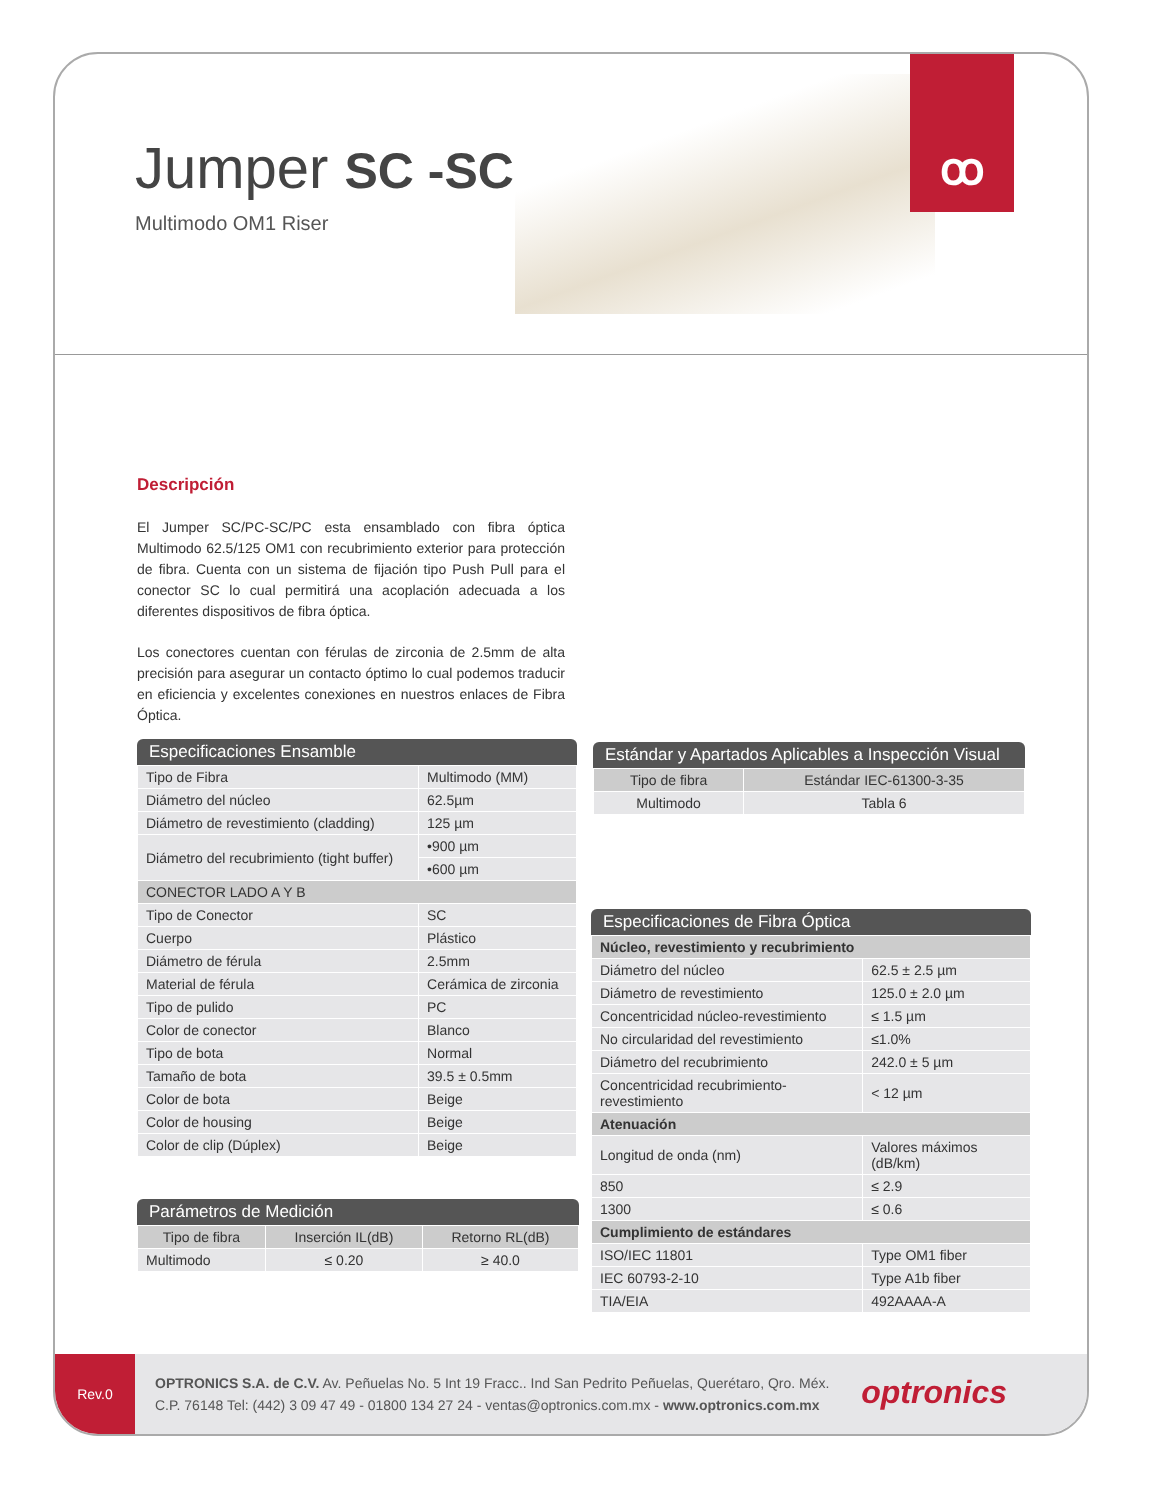Jumper SC -SC
Multimodo OM1 Riser
ꝏ
Descripción
El Jumper SC/PC-SC/PC esta ensamblado con fibra óptica Multimodo 62.5/125 OM1 con recubrimiento exterior para protección de fibra. Cuenta con un sistema de fijación tipo Push Pull para el conector SC lo cual permitirá una acoplación adecuada a los diferentes dispositivos de fibra óptica.
Los conectores cuentan con férulas de zirconia de 2.5mm de alta precisión para asegurar un contacto óptimo lo cual podemos traducir en eficiencia y excelentes conexiones en nuestros enlaces de Fibra Óptica.
Especificaciones Ensamble
| Tipo de Fibra | Multimodo (MM) |
| Diámetro del núcleo | 62.5µm |
| Diámetro de revestimiento (cladding) | 125 µm |
| Diámetro del recubrimiento (tight buffer) | •900 µm |
| | •600 µm |
| CONECTOR LADO A Y B | |
| Tipo de Conector | SC |
| Cuerpo | Plástico |
| Diámetro de férula | 2.5mm |
| Material de férula | Cerámica de zirconia |
| Tipo de pulido | PC |
| Color de conector | Blanco |
| Tipo de bota | Normal |
| Tamaño de bota | 39.5 ± 0.5mm |
| Color de bota | Beige |
| Color de housing | Beige |
| Color de clip (Dúplex) | Beige |
Parámetros de Medición
| Tipo de fibra | Inserción IL(dB) | Retorno RL(dB) |
| --- | --- | --- |
| Multimodo | ≤ 0.20 | ≥ 40.0 |
Estándar y Apartados Aplicables a Inspección Visual
| Tipo de fibra | Estándar IEC-61300-3-35 |
| --- | --- |
| Multimodo | Tabla 6 |
Especificaciones de Fibra Óptica
| Núcleo, revestimiento y recubrimiento | |
| Diámetro del núcleo | 62.5 ± 2.5 µm |
| Diámetro de revestimiento | 125.0 ± 2.0 µm |
| Concentricidad núcleo-revestimiento | ≤ 1.5 µm |
| No circularidad del revestimiento | ≤1.0% |
| Diámetro del recubrimiento | 242.0 ± 5 µm |
| Concentricidad recubrimiento-revestimiento | < 12 µm |
| Atenuación | |
| Longitud de onda (nm) | Valores máximos (dB/km) |
| 850 | ≤ 2.9 |
| 1300 | ≤ 0.6 |
| Cumplimiento de estándares | |
| ISO/IEC 11801 | Type OM1 fiber |
| IEC 60793-2-10 | Type A1b fiber |
| TIA/EIA | 492AAAA-A |
Rev.0
OPTRONICS S.A. de C.V. Av. Peñuelas No. 5 Int 19 Fracc.. Ind San Pedrito Peñuelas, Querétaro, Qro. Méx.
C.P. 76148 Tel: (442) 3 09 47 49 - 01800 134 27 24 - ventas@optronics.com.mx - www.optronics.com.mx
optronics